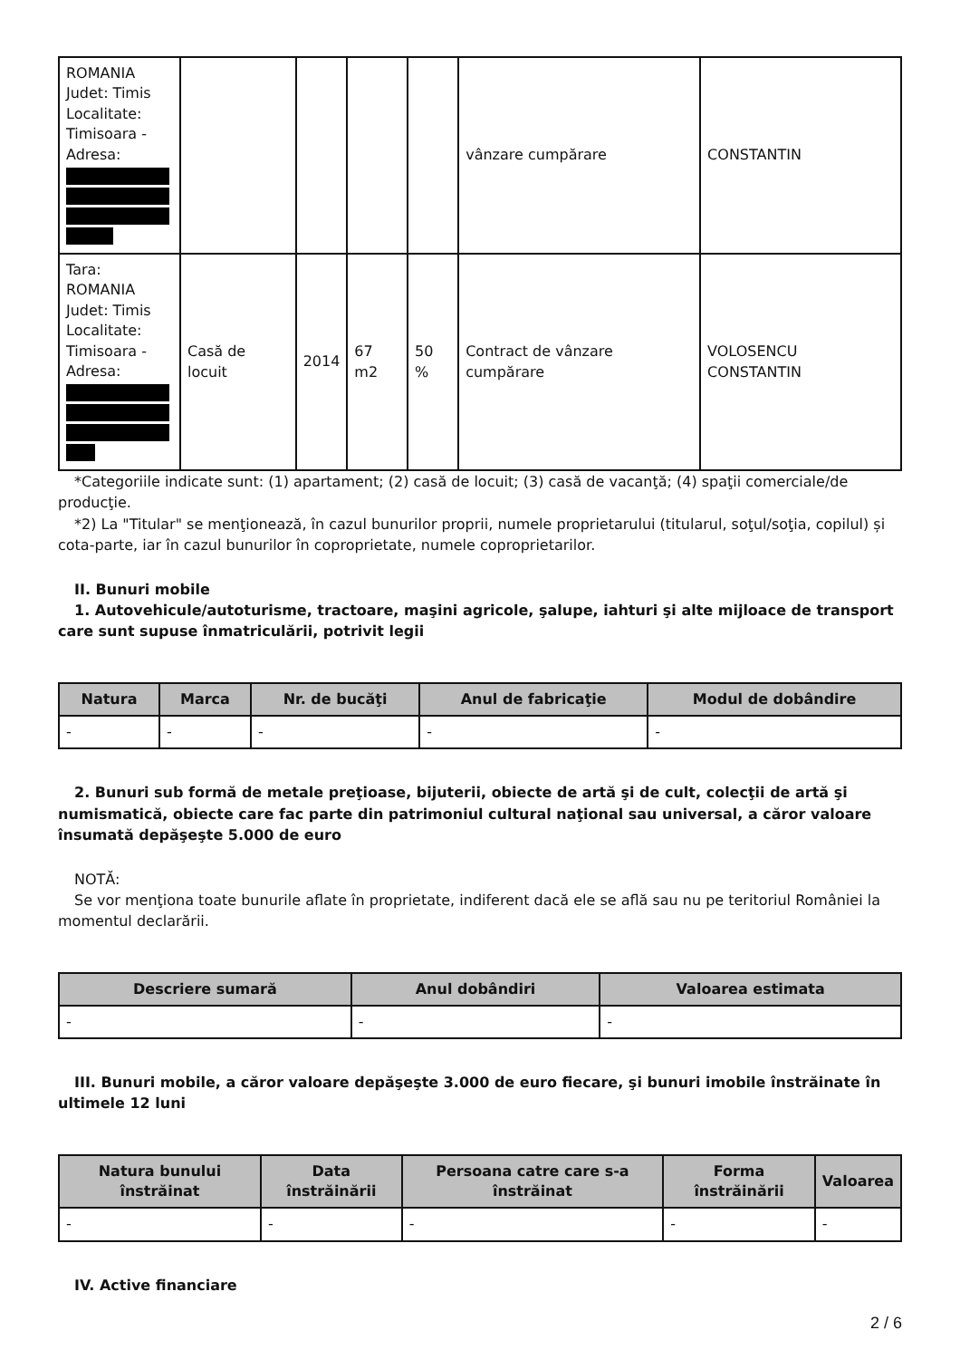| ROMANIA Judet: Timis Localitate: Timisoara - Adresa: | | | | | vânzare cumpărare | CONSTANTIN |
| Tara: ROMANIA Judet: Timis Localitate: Timisoara - Adresa: | Casă de locuit | 2014 | 67 m2 | 50 % | Contract de vânzare cumpărare | VOLOSENCU CONSTANTIN |
*Categoriile indicate sunt: (1) apartament; (2) casă de locuit; (3) casă de vacanţă; (4) spaţii comerciale/de producţie.
*2) La "Titular" se menţionează, în cazul bunurilor proprii, numele proprietarului (titularul, soţul/soţia, copilul) și cota-parte, iar în cazul bunurilor în coproprietate, numele coproprietarilor.
II. Bunuri mobile
1. Autovehicule/autoturisme, tractoare, maşini agricole, şalupe, iahturi şi alte mijloace de transport care sunt supuse înmatriculării, potrivit legii
| Natura | Marca | Nr. de bucăţi | Anul de fabricaţie | Modul de dobândire |
| --- | --- | --- | --- | --- |
| - | - | - | - | - |
2. Bunuri sub formă de metale preţioase, bijuterii, obiecte de artă şi de cult, colecţii de artă şi numismatică, obiecte care fac parte din patrimoniul cultural naţional sau universal, a căror valoare însumată depăşeşte 5.000 de euro
NOTĂ:
Se vor menţiona toate bunurile aflate în proprietate, indiferent dacă ele se află sau nu pe teritoriul României la momentul declarării.
| Descriere sumară | Anul dobândiri | Valoarea estimata |
| --- | --- | --- |
| - | - | - |
III. Bunuri mobile, a căror valoare depăşeşte 3.000 de euro fiecare, şi bunuri imobile înstrăinate în ultimele 12 luni
| Natura bunului înstrăinat | Data înstrăinării | Persoana catre care s-a înstrăinat | Forma înstrăinării | Valoarea |
| --- | --- | --- | --- | --- |
| - | - | - | - | - |
IV. Active financiare
2 / 6